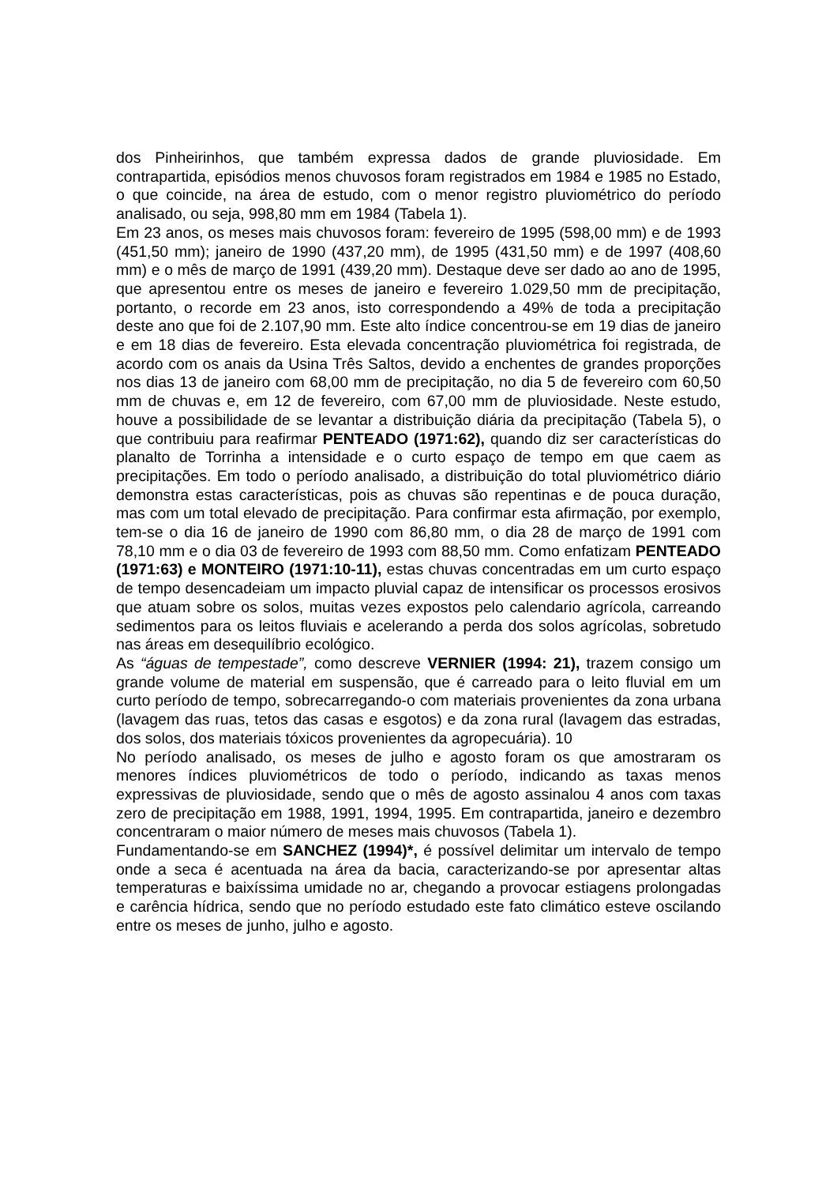dos Pinheirinhos, que também expressa dados de grande pluviosidade. Em contrapartida, episódios menos chuvosos foram registrados em 1984 e 1985 no Estado, o que coincide, na área de estudo, com o menor registro pluviométrico do período analisado, ou seja, 998,80 mm em 1984 (Tabela 1).
Em 23 anos, os meses mais chuvosos foram: fevereiro de 1995 (598,00 mm) e de 1993 (451,50 mm); janeiro de 1990 (437,20 mm), de 1995 (431,50 mm) e de 1997 (408,60 mm) e o mês de março de 1991 (439,20 mm). Destaque deve ser dado ao ano de 1995, que apresentou entre os meses de janeiro e fevereiro 1.029,50 mm de precipitação, portanto, o recorde em 23 anos, isto correspondendo a 49% de toda a precipitação deste ano que foi de 2.107,90 mm. Este alto índice concentrou-se em 19 dias de janeiro e em 18 dias de fevereiro. Esta elevada concentração pluviométrica foi registrada, de acordo com os anais da Usina Três Saltos, devido a enchentes de grandes proporções nos dias 13 de janeiro com 68,00 mm de precipitação, no dia 5 de fevereiro com 60,50 mm de chuvas e, em 12 de fevereiro, com 67,00 mm de pluviosidade. Neste estudo, houve a possibilidade de se levantar a distribuição diária da precipitação (Tabela 5), o que contribuiu para reafirmar PENTEADO (1971:62), quando diz ser características do planalto de Torrinha a intensidade e o curto espaço de tempo em que caem as precipitações. Em todo o período analisado, a distribuição do total pluviométrico diário demonstra estas características, pois as chuvas são repentinas e de pouca duração, mas com um total elevado de precipitação. Para confirmar esta afirmação, por exemplo, tem-se o dia 16 de janeiro de 1990 com 86,80 mm, o dia 28 de março de 1991 com 78,10 mm e o dia 03 de fevereiro de 1993 com 88,50 mm. Como enfatizam PENTEADO (1971:63) e MONTEIRO (1971:10-11), estas chuvas concentradas em um curto espaço de tempo desencadeiam um impacto pluvial capaz de intensificar os processos erosivos que atuam sobre os solos, muitas vezes expostos pelo calendario agrícola, carreando sedimentos para os leitos fluviais e acelerando a perda dos solos agrícolas, sobretudo nas áreas em desequilíbrio ecológico.
As “águas de tempestade”, como descreve VERNIER (1994: 21), trazem consigo um grande volume de material em suspensão, que é carreado para o leito fluvial em um curto período de tempo, sobrecarregando-o com materiais provenientes da zona urbana (lavagem das ruas, tetos das casas e esgotos) e da zona rural (lavagem das estradas, dos solos, dos materiais tóxicos provenientes da agropecuária). 10
No período analisado, os meses de julho e agosto foram os que amostraram os menores índices pluviométricos de todo o período, indicando as taxas menos expressivas de pluviosidade, sendo que o mês de agosto assinalou 4 anos com taxas zero de precipitação em 1988, 1991, 1994, 1995. Em contrapartida, janeiro e dezembro concentraram o maior número de meses mais chuvosos (Tabela 1).
Fundamentando-se em SANCHEZ (1994)*, é possível delimitar um intervalo de tempo onde a seca é acentuada na área da bacia, caracterizando-se por apresentar altas temperaturas e baixíssima umidade no ar, chegando a provocar estiagens prolongadas e carência hídrica, sendo que no período estudado este fato climático esteve oscilando entre os meses de junho, julho e agosto.